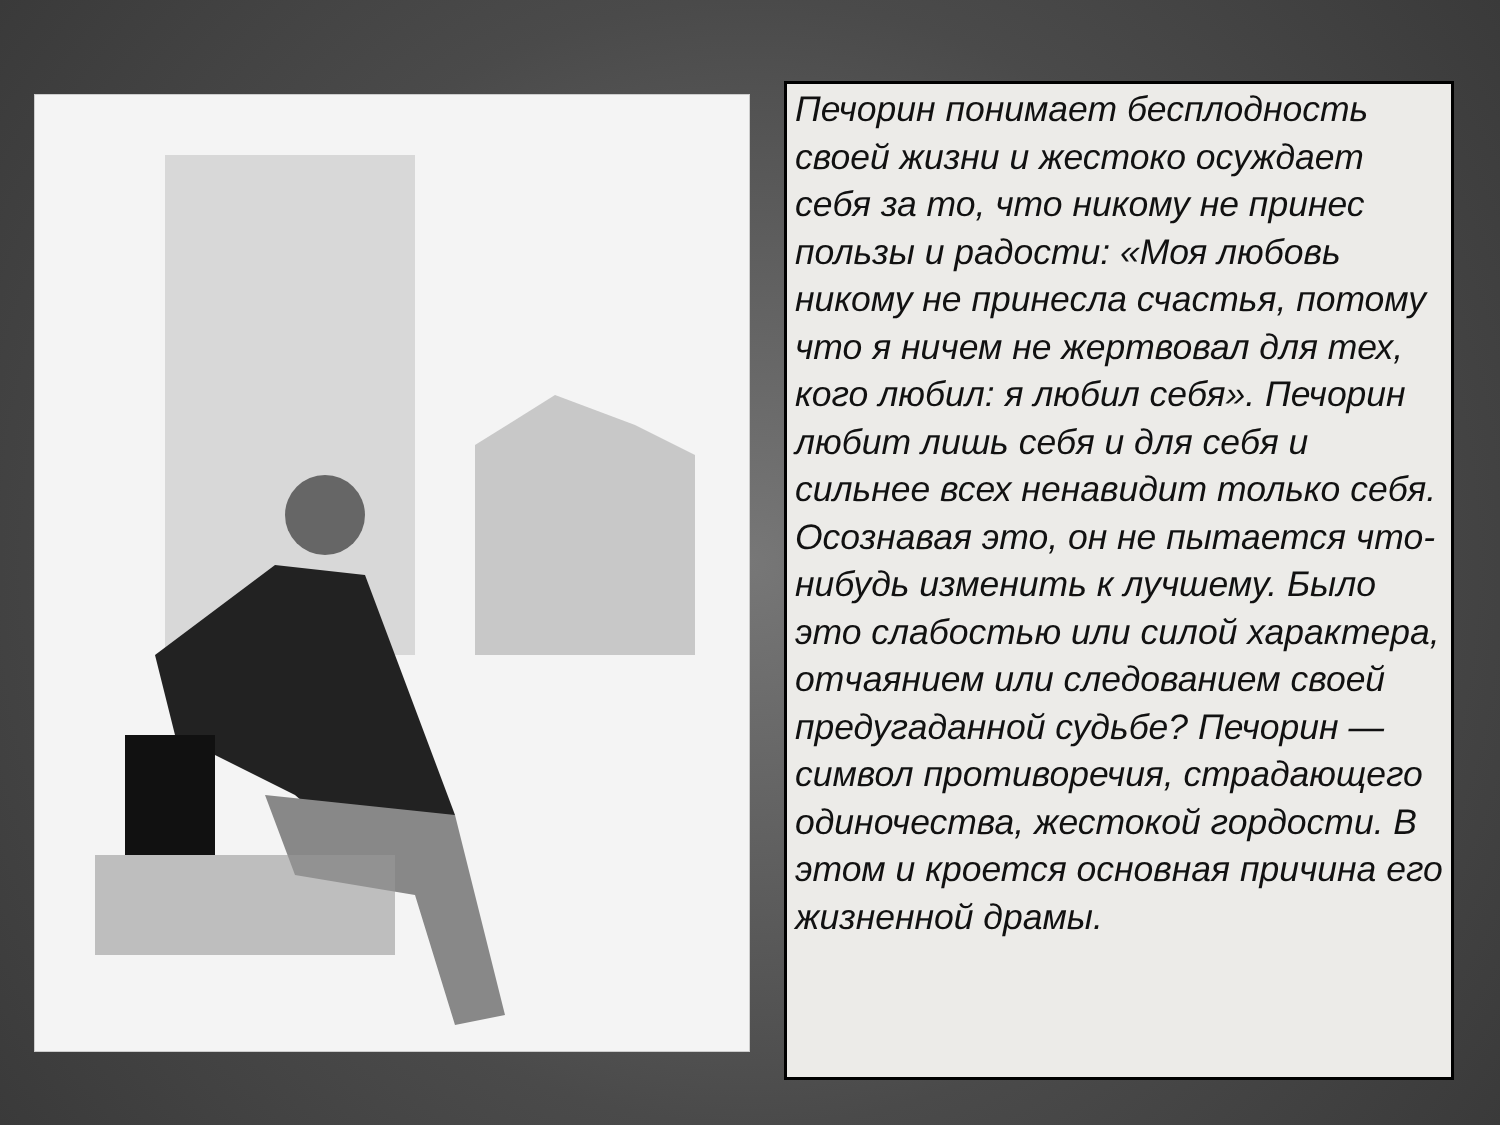Печорин понимает бесплодность своей жизни и жестоко осуждает себя за то, что никому не принес пользы и радости: «Моя любовь никому не принесла счастья, потому что я ничем не жертвовал для тех, кого любил: я любил себя». Печорин любит лишь себя и для себя и сильнее всех ненавидит только себя. Осознавая это, он не пытается что-нибудь изменить к лучшему. Было это слабостью или силой характера, отчаянием или следованием своей предугаданной судьбе? Печорин — символ противоречия, страдающего одиночества, жестокой гордости. В этом и кроется основная причина его жизненной драмы.